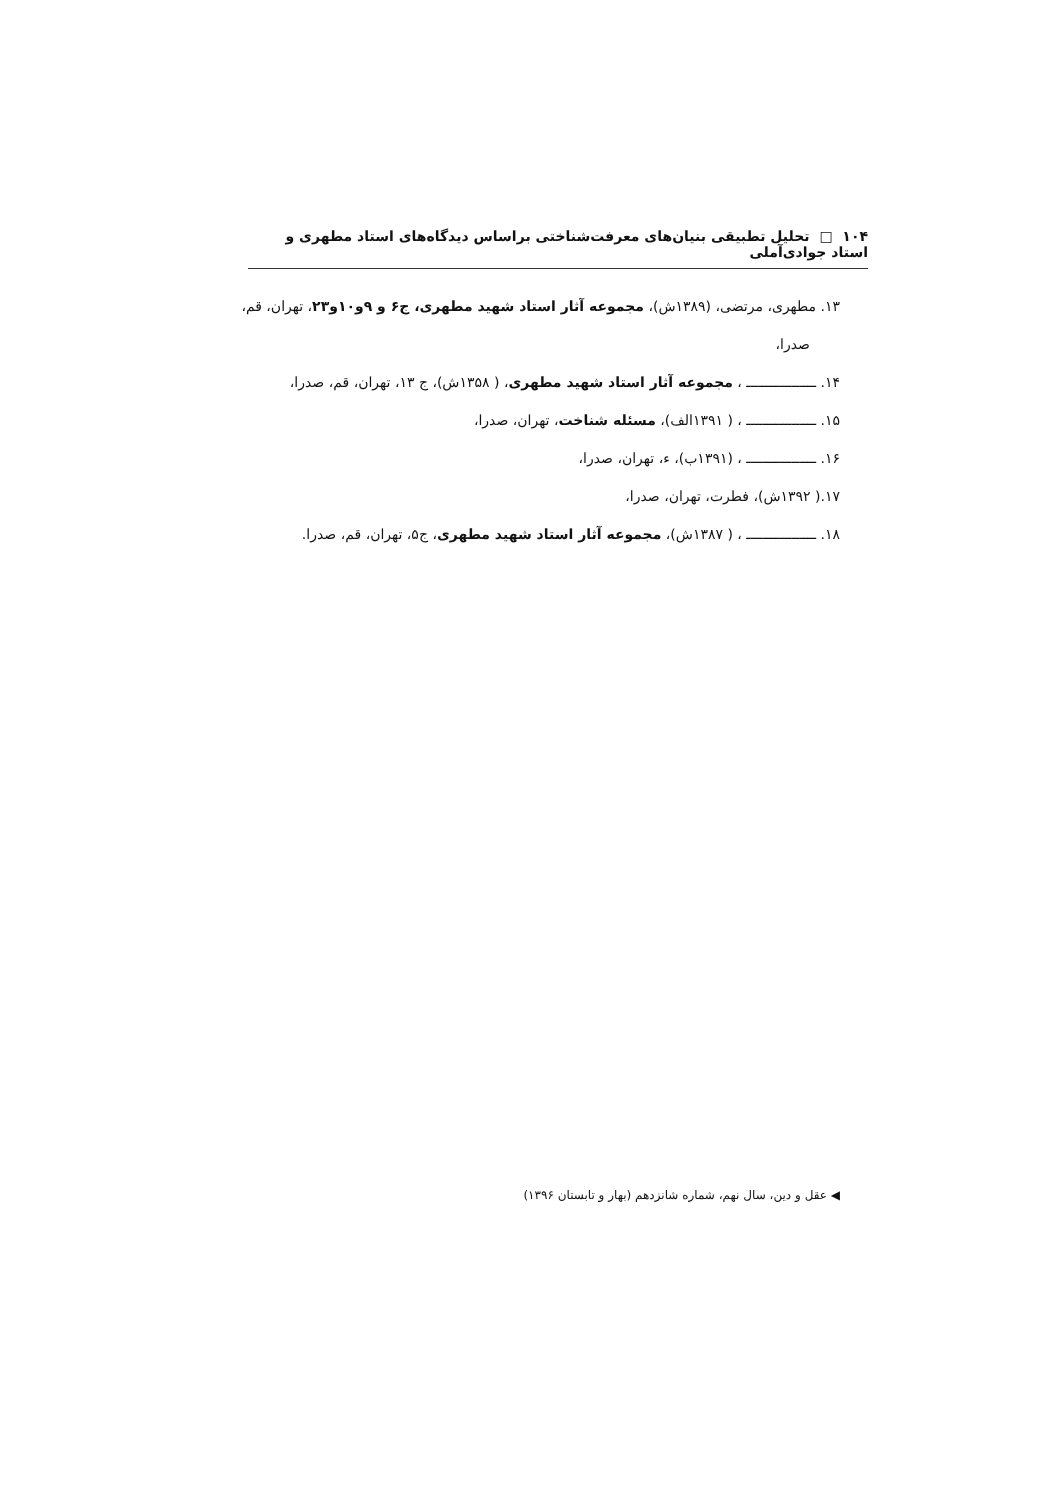۱۰۴ □ تحلیل تطبیقی بنیان‌های معرفت‌شناختی براساس دیدگاه‌های استاد مطهری و استاد جوادی‌آملی
۱۳. مطهری، مرتضی، (۱۳۸۹ش)، مجموعه آثار استاد شهید مطهری، ج۶ و ۹و۱۰و۲۳، تهران، قم،
صدرا،
۱۴. ـــــــــــــــــ ، مجموعه آثار استاد شهید مطهری، ( ۱۳۵۸ش)، ج ۱۳، تهران، قم، صدرا،
۱۵. ـــــــــــــــــ ، ( ۱۳۹۱الف)، مسئله شناخت، تهران، صدرا،
۱۶. ـــــــــــــــــ ، (۱۳۹۱ب)، ء، تهران، صدرا،
۱۷.( ۱۳۹۲ش)، فطرت، تهران، صدرا،
۱۸. ـــــــــــــــــ ، ( ۱۳۸۷ش)، مجموعه آثار استاد شهید مطهری، ج۵، تهران، قم، صدرا.
◀ عقل و دین، سال نهم، شماره شانزدهم (بهار و تابستان ۱۳۹۶)